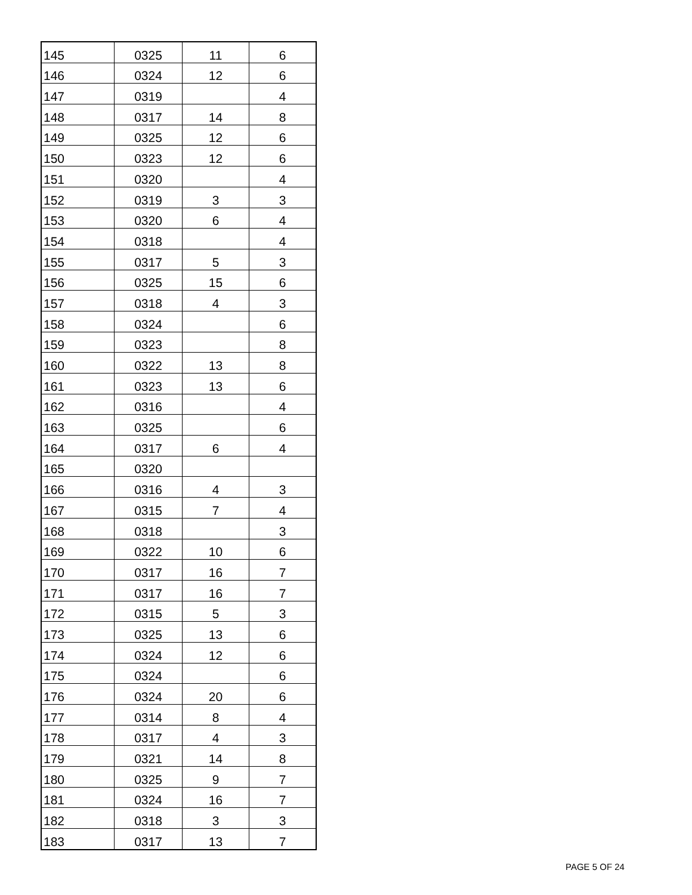| 145 | 0325 | 11 | 6 |
| 146 | 0324 | 12 | 6 |
| 147 | 0319 | | 4 |
| 148 | 0317 | 14 | 8 |
| 149 | 0325 | 12 | 6 |
| 150 | 0323 | 12 | 6 |
| 151 | 0320 | | 4 |
| 152 | 0319 | 3 | 3 |
| 153 | 0320 | 6 | 4 |
| 154 | 0318 | | 4 |
| 155 | 0317 | 5 | 3 |
| 156 | 0325 | 15 | 6 |
| 157 | 0318 | 4 | 3 |
| 158 | 0324 | | 6 |
| 159 | 0323 | | 8 |
| 160 | 0322 | 13 | 8 |
| 161 | 0323 | 13 | 6 |
| 162 | 0316 | | 4 |
| 163 | 0325 | | 6 |
| 164 | 0317 | 6 | 4 |
| 165 | 0320 | | |
| 166 | 0316 | 4 | 3 |
| 167 | 0315 | 7 | 4 |
| 168 | 0318 | | 3 |
| 169 | 0322 | 10 | 6 |
| 170 | 0317 | 16 | 7 |
| 171 | 0317 | 16 | 7 |
| 172 | 0315 | 5 | 3 |
| 173 | 0325 | 13 | 6 |
| 174 | 0324 | 12 | 6 |
| 175 | 0324 | | 6 |
| 176 | 0324 | 20 | 6 |
| 177 | 0314 | 8 | 4 |
| 178 | 0317 | 4 | 3 |
| 179 | 0321 | 14 | 8 |
| 180 | 0325 | 9 | 7 |
| 181 | 0324 | 16 | 7 |
| 182 | 0318 | 3 | 3 |
| 183 | 0317 | 13 | 7 |
PAGE 5 OF 24